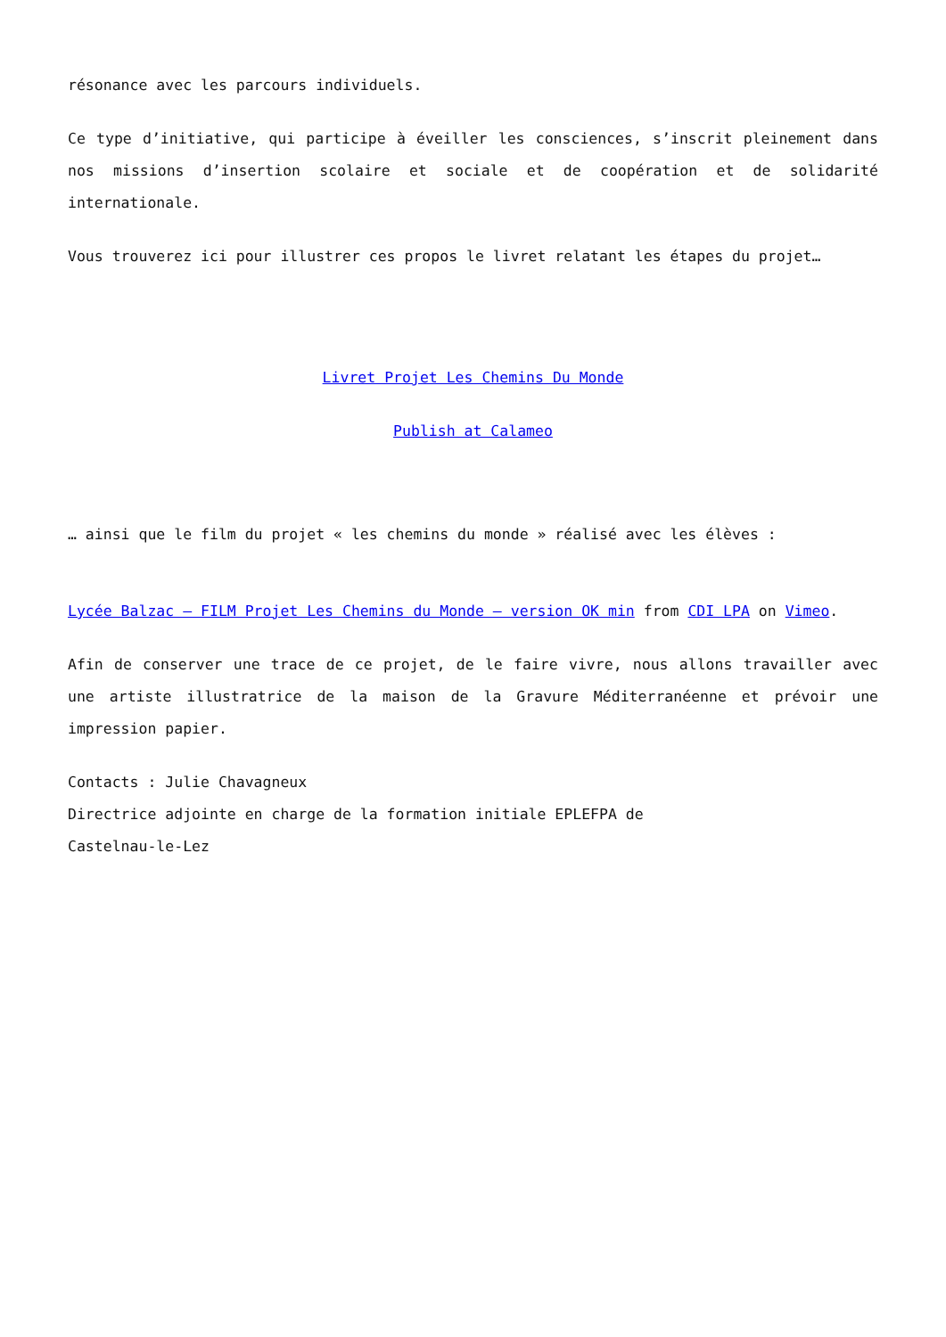résonance avec les parcours individuels.
Ce type d’initiative, qui participe à éveiller les consciences, s’inscrit pleinement dans nos missions d’insertion scolaire et sociale et de coopération et de solidarité internationale.
Vous trouverez ici pour illustrer ces propos le livret relatant les étapes du projet…
Livret Projet Les Chemins Du Monde
Publish at Calameo
… ainsi que le film du projet « les chemins du monde » réalisé avec les élèves :
Lycée Balzac – FILM Projet Les Chemins du Monde – version OK min from CDI LPA on Vimeo.
Afin de conserver une trace de ce projet, de le faire vivre, nous allons travailler avec une artiste illustratrice de la maison de la Gravure Méditerranéenne et prévoir une impression papier.
Contacts : Julie Chavagneux
Directrice adjointe en charge de la formation initiale EPLEFPA de
Castelnau-le-Lez